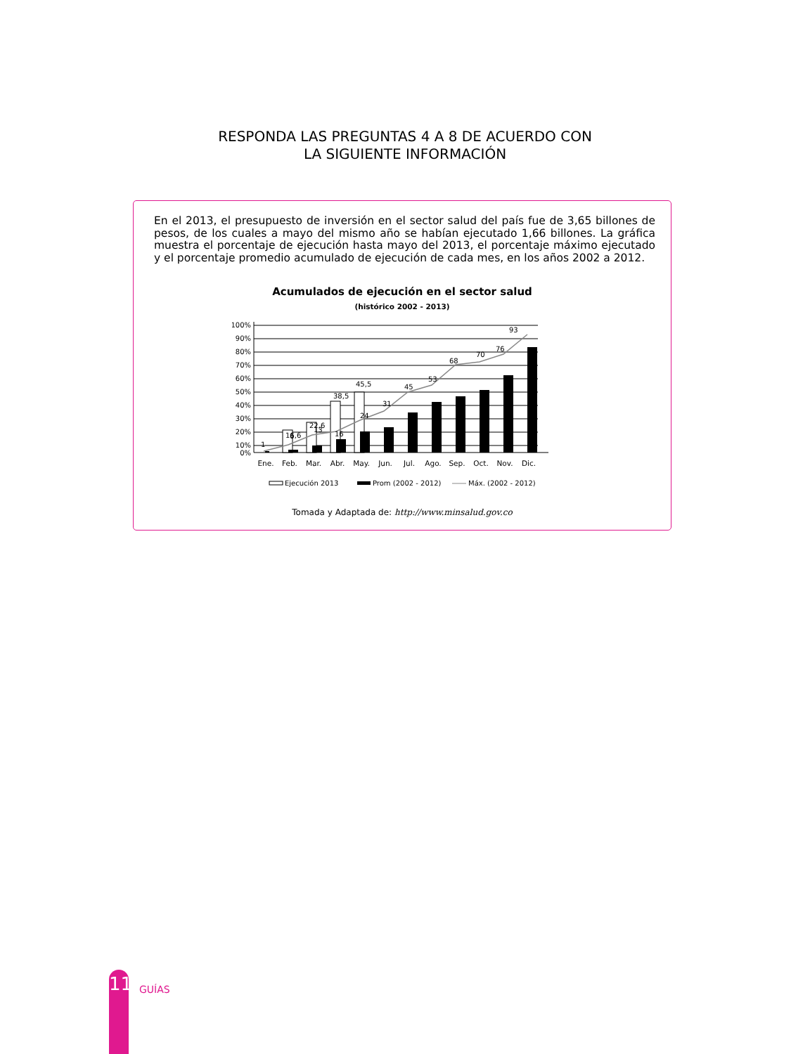RESPONDA LAS PREGUNTAS 4 A 8 DE ACUERDO CON
LA SIGUIENTE INFORMACIÓN
En el 2013, el presupuesto de inversión en el sector salud del país fue de 3,65 billones de pesos, de los cuales a mayo del mismo año se habían ejecutado 1,66 billones. La gráfica muestra el porcentaje de ejecución hasta mayo del 2013, el porcentaje máximo ejecutado y el porcentaje promedio acumulado de ejecución de cada mes, en los años 2002 a 2012.
Acumulados de ejecución en el sector salud
(histórico 2002 - 2013)
100%
90%
80%
70%
60%
50%
40%
30%
20%
10%
0%
1
16,6
22,6
38,5
45,5
31
45
53
68
70
76
93
6
13
16
24
Ene.
Feb.
Mar.
Abr.
May.
Jun.
Jul.
Ago.
Sep.
Oct.
Nov.
Dic.
Ejecución 2013
Prom (2002 - 2012)
Máx. (2002 - 2012)
Tomada y Adaptada de: http://www.minsalud.gov.co
11
GUÍAS